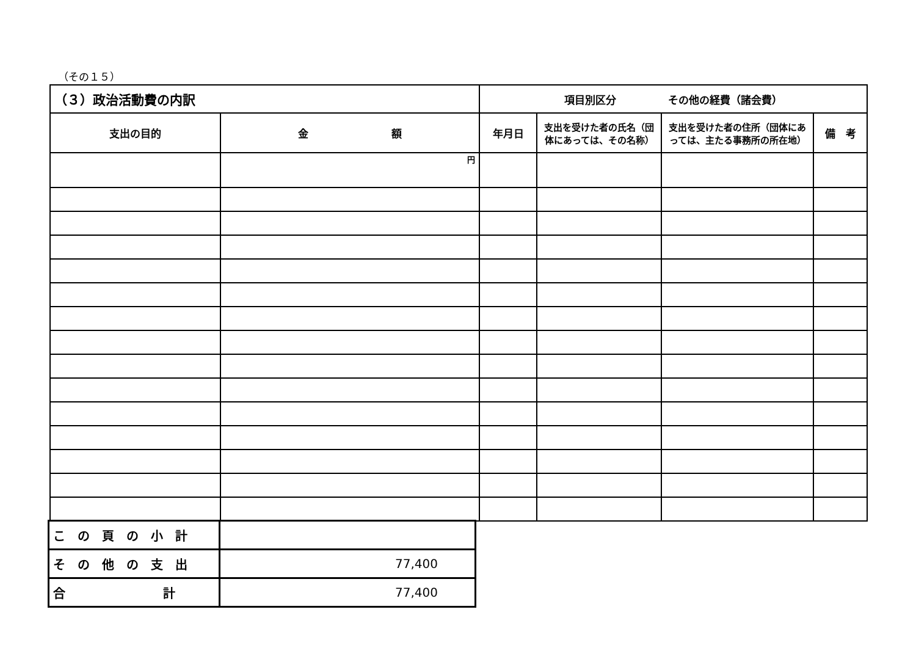（その１５）
| （３）政治活動費の内訳 | | 項目別区分 その他の経費（諸会費） | | | |
| 支出の目的 | 金 額 | 年月日 | 支出を受けた者の氏名（団体にあっては、その名称） | 支出を受けた者の住所（団体にあっては、主たる事務所の所在地） | 備 考 |
| | 円 | | | | |
| この頁の小計 | |
| その他の支出 | 77,400 |
| 合 計 | 77,400 |